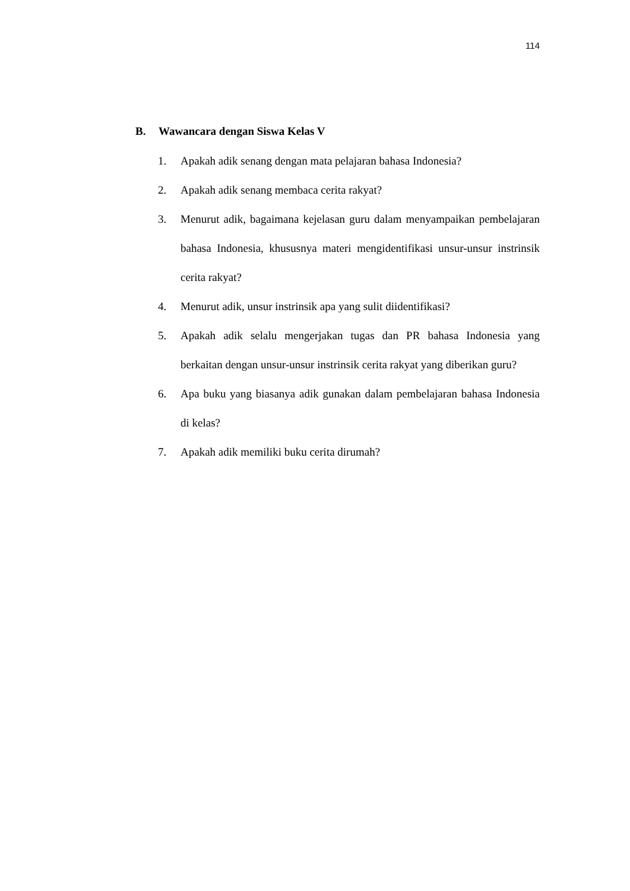114
B. Wawancara dengan Siswa Kelas V
1. Apakah adik senang dengan mata pelajaran bahasa Indonesia?
2. Apakah adik senang membaca cerita rakyat?
3. Menurut adik, bagaimana kejelasan guru dalam menyampaikan pembelajaran bahasa Indonesia, khususnya materi mengidentifikasi unsur-unsur instrinsik cerita rakyat?
4. Menurut adik, unsur instrinsik apa yang sulit diidentifikasi?
5. Apakah adik selalu mengerjakan tugas dan PR bahasa Indonesia yang berkaitan dengan unsur-unsur instrinsik cerita rakyat yang diberikan guru?
6. Apa buku yang biasanya adik gunakan dalam pembelajaran bahasa Indonesia di kelas?
7. Apakah adik memiliki buku cerita dirumah?